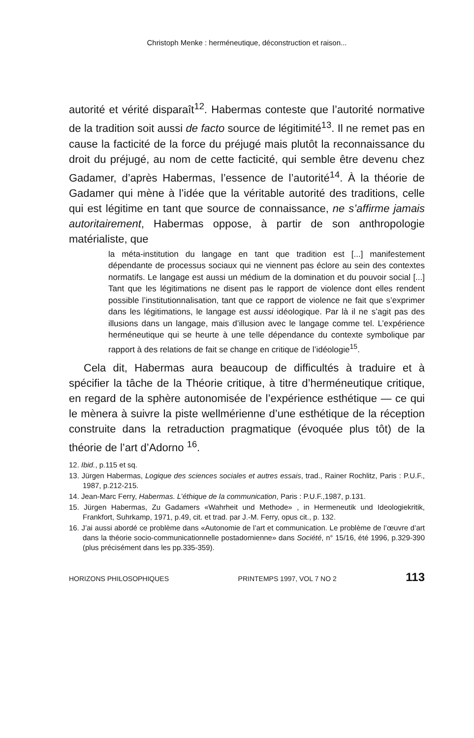Christoph Menke : herméneutique, déconstruction et raison...
autorité et vérité disparaît<sup>12</sup>. Habermas conteste que l’autorité normative de la tradition soit aussi de facto source de légitimité<sup>13</sup>. Il ne remet pas en cause la facticité de la force du préjugé mais plutôt la reconnaissance du droit du préjugé, au nom de cette facticité, qui semble être devenu chez Gadamer, d’après Habermas, l’essence de l’autorité<sup>14</sup>. À la théorie de Gadamer qui mène à l’idée que la véritable autorité des traditions, celle qui est légitime en tant que source de connaissance, ne s’affirme jamais autoritairement, Habermas oppose, à partir de son anthropologie matérialiste, que
la méta-institution du langage en tant que tradition est [...] manifestement dépendante de processus sociaux qui ne viennent pas éclore au sein des contextes normatifs. Le langage est aussi un médium de la domination et du pouvoir social [...] Tant que les légitimations ne disent pas le rapport de violence dont elles rendent possible l’institutionnalisation, tant que ce rapport de violence ne fait que s’exprimer dans les légitimations, le langage est aussi idéologique. Par là il ne s’agit pas des illusions dans un langage, mais d’illusion avec le langage comme tel. L’expérience herméneutique qui se heurte à une telle dépendance du contexte symbolique par rapport à des relations de fait se change en critique de l’idéologie<sup>15</sup>.
Cela dit, Habermas aura beaucoup de difficultés à traduire et à spécifier la tâche de la Théorie critique, à titre d’herméneutique critique, en regard de la sphère autonomisée de l’expérience esthétique — ce qui le mènera à suivre la piste wellmérienne d’une esthétique de la réception construite dans la retraduction pragmatique (évoquée plus tôt) de la théorie de l’art d’Adorno <sup>16</sup>.
12. Ibid., p.115 et sq.
13. Jürgen Habermas, Logique des sciences sociales et autres essais, trad., Rainer Rochlitz, Paris : P.U.F., 1987, p.212-215.
14. Jean-Marc Ferry, Habermas. L’éthique de la communication, Paris : P.U.F.,1987, p.131.
15. Jürgen Habermas, Zu Gadamers «Wahrheit und Methode» , in Hermeneutik und Ideologiekritik, Frankfort, Suhrkamp, 1971, p.49, cit. et trad. par J.-M. Ferry, opus cit., p. 132.
16. J’ai aussi abordé ce problème dans «Autonomie de l’art et communication. Le problème de l’œuvre d’art dans la théorie socio-communicationnelle postadornienne» dans Société, n° 15/16, été 1996, p.329-390 (plus précisément dans les pp.335-359).
HORIZONS PHILOSOPHIQUES PRINTEMPS 1997, VOL 7 NO 2 113